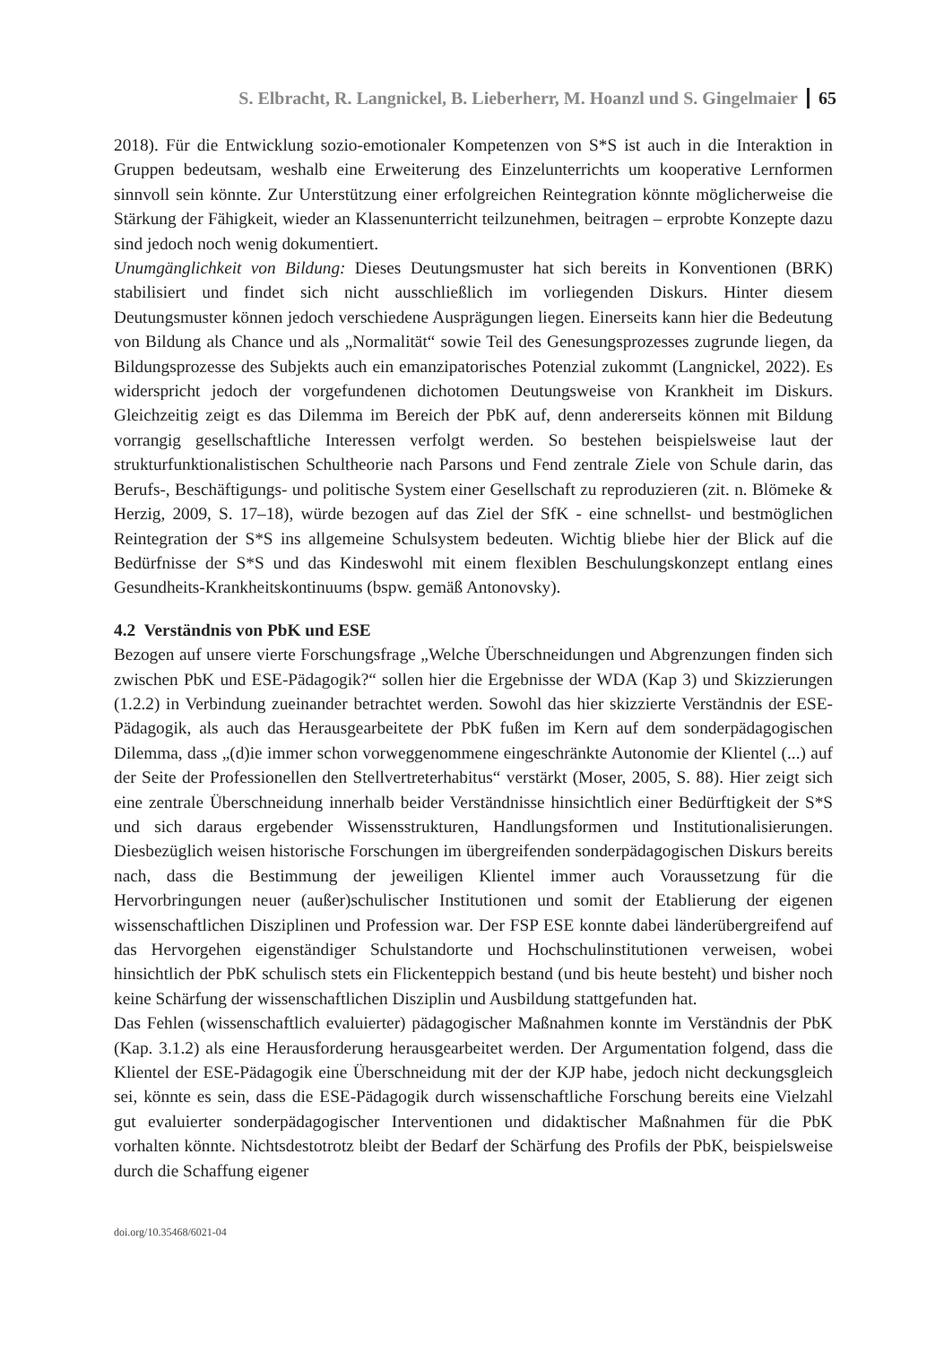S. Elbracht, R. Langnickel, B. Lieberherr, M. Hoanzl und S. Gingelmaier 65
2018). Für die Entwicklung sozio-emotionaler Kompetenzen von S*S ist auch in die Interaktion in Gruppen bedeutsam, weshalb eine Erweiterung des Einzelunterrichts um kooperative Lernformen sinnvoll sein könnte. Zur Unterstützung einer erfolgreichen Reintegration könnte möglicherweise die Stärkung der Fähigkeit, wieder an Klassenunterricht teilzunehmen, beitragen – erprobte Konzepte dazu sind jedoch noch wenig dokumentiert.
Unumgänglichkeit von Bildung: Dieses Deutungsmuster hat sich bereits in Konventionen (BRK) stabilisiert und findet sich nicht ausschließlich im vorliegenden Diskurs. Hinter diesem Deutungsmuster können jedoch verschiedene Ausprägungen liegen. Einerseits kann hier die Bedeutung von Bildung als Chance und als „Normalität“ sowie Teil des Genesungsprozesses zugrunde liegen, da Bildungsprozesse des Subjekts auch ein emanzipatorisches Potenzial zukommt (Langnickel, 2022). Es widerspricht jedoch der vorgefundenen dichotomen Deutungsweise von Krankheit im Diskurs. Gleichzeitig zeigt es das Dilemma im Bereich der PbK auf, denn andererseits können mit Bildung vorrangig gesellschaftliche Interessen verfolgt werden. So bestehen beispielsweise laut der strukturfunktionalistischen Schultheorie nach Parsons und Fend zentrale Ziele von Schule darin, das Berufs-, Beschäftigungs- und politische System einer Gesellschaft zu reproduzieren (zit. n. Blömeke & Herzig, 2009, S. 17–18), würde bezogen auf das Ziel der SfK - eine schnellst- und bestmöglichen Reintegration der S*S ins allgemeine Schulsystem bedeuten. Wichtig bliebe hier der Blick auf die Bedürfnisse der S*S und das Kindeswohl mit einem flexiblen Beschulungskonzept entlang eines Gesundheits-Krankheitskontinuums (bspw. gemäß Antonovsky).
4.2 Verständnis von PbK und ESE
Bezogen auf unsere vierte Forschungsfrage „Welche Überschneidungen und Abgrenzungen finden sich zwischen PbK und ESE-Pädagogik?“ sollen hier die Ergebnisse der WDA (Kap 3) und Skizzierungen (1.2.2) in Verbindung zueinander betrachtet werden. Sowohl das hier skizzierte Verständnis der ESE-Pädagogik, als auch das Herausgearbeitete der PbK fußen im Kern auf dem sonderpädagogischen Dilemma, dass „(d)ie immer schon vorweggenommene eingeschränkte Autonomie der Klientel (...) auf der Seite der Professionellen den Stellvertreterhabitus“ verstärkt (Moser, 2005, S. 88). Hier zeigt sich eine zentrale Überschneidung innerhalb beider Verständnisse hinsichtlich einer Bedürftigkeit der S*S und sich daraus ergebender Wissensstrukturen, Handlungsformen und Institutionalisierungen. Diesbezüglich weisen historische Forschungen im übergreifenden sonderpädagogischen Diskurs bereits nach, dass die Bestimmung der jeweiligen Klientel immer auch Voraussetzung für die Hervorbringungen neuer (außer)schulischer Institutionen und somit der Etablierung der eigenen wissenschaftlichen Disziplinen und Profession war. Der FSP ESE konnte dabei länderübergreifend auf das Hervorgehen eigenständiger Schulstandorte und Hochschulinstitutionen verweisen, wobei hinsichtlich der PbK schulisch stets ein Flickenteppich bestand (und bis heute besteht) und bisher noch keine Schärfung der wissenschaftlichen Disziplin und Ausbildung stattgefunden hat.
Das Fehlen (wissenschaftlich evaluierter) pädagogischer Maßnahmen konnte im Verständnis der PbK (Kap. 3.1.2) als eine Herausforderung herausgearbeitet werden. Der Argumentation folgend, dass die Klientel der ESE-Pädagogik eine Überschneidung mit der der KJP habe, jedoch nicht deckungsgleich sei, könnte es sein, dass die ESE-Pädagogik durch wissenschaftliche Forschung bereits eine Vielzahl gut evaluierter sonderpädagogischer Interventionen und didaktischer Maßnahmen für die PbK vorhalten könnte. Nichtsdestotrotz bleibt der Bedarf der Schärfung des Profils der PbK, beispielsweise durch die Schaffung eigener
doi.org/10.35468/6021-04